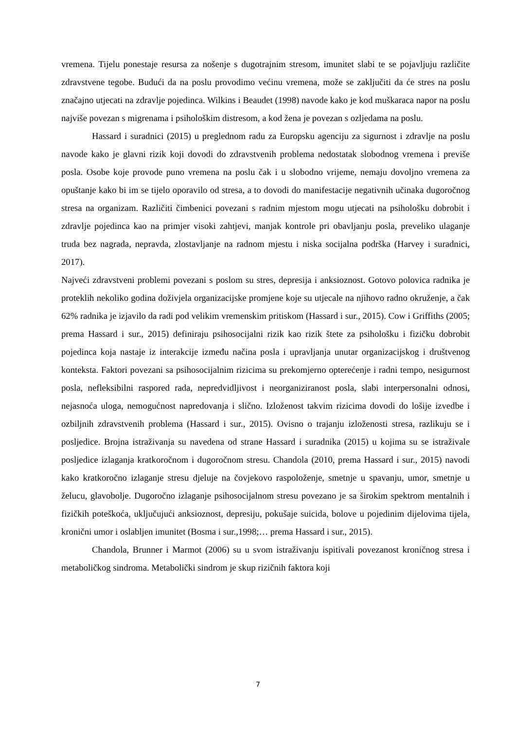vremena. Tijelu ponestaje resursa za nošenje s dugotrajnim stresom, imunitet slabi te se pojavljuju različite zdravstvene tegobe. Budući da na poslu provodimo većinu vremena, može se zaključiti da će stres na poslu značajno utjecati na zdravlje pojedinca. Wilkins i Beaudet (1998) navode kako je kod muškaraca napor na poslu najviše povezan s migrenama i psihološkim distresom, a kod žena je povezan s ozljedama na poslu.
Hassard i suradnici (2015) u preglednom radu za Europsku agenciju za sigurnost i zdravlje na poslu navode kako je glavni rizik koji dovodi do zdravstvenih problema nedostatak slobodnog vremena i previše posla. Osobe koje provode puno vremena na poslu čak i u slobodno vrijeme, nemaju dovoljno vremena za opuštanje kako bi im se tijelo oporavilo od stresa, a to dovodi do manifestacije negativnih učinaka dugoročnog stresa na organizam. Različiti čimbenici povezani s radnim mjestom mogu utjecati na psihološku dobrobit i zdravlje pojedinca kao na primjer visoki zahtjevi, manjak kontrole pri obavljanju posla, preveliko ulaganje truda bez nagrada, nepravda, zlostavljanje na radnom mjestu i niska socijalna podrška (Harvey i suradnici, 2017).
Najveći zdravstveni problemi povezani s poslom su stres, depresija i anksioznost. Gotovo polovica radnika je proteklih nekoliko godina doživjela organizacijske promjene koje su utjecale na njihovo radno okruženje, a čak 62% radnika je izjavilo da radi pod velikim vremenskim pritiskom (Hassard i sur., 2015). Cow i Griffiths (2005; prema Hassard i sur., 2015) definiraju psihosocijalni rizik kao rizik štete za psihološku i fizičku dobrobit pojedinca koja nastaje iz interakcije između načina posla i upravljanja unutar organizacijskog i društvenog konteksta. Faktori povezani sa psihosocijalnim rizicima su prekomjerno opterećenje i radni tempo, nesigurnost posla, nefleksibilni raspored rada, nepredvidljivost i neorganiziranost posla, slabi interpersonalni odnosi, nejasnoća uloga, nemogućnost napredovanja i slično. Izloženost takvim rizicima dovodi do lošije izvedbe i ozbiljnih zdravstvenih problema (Hassard i sur., 2015). Ovisno o trajanju izloženosti stresa, razlikuju se i posljedice. Brojna istraživanja su navedena od strane Hassard i suradnika (2015) u kojima su se istraživale posljedice izlaganja kratkoročnom i dugoročnom stresu. Chandola (2010, prema Hassard i sur., 2015) navodi kako kratkoročno izlaganje stresu djeluje na čovjekovo raspoloženje, smetnje u spavanju, umor, smetnje u želucu, glavobolje. Dugoročno izlaganje psihosocijalnom stresu povezano je sa širokim spektrom mentalnih i fizičkih poteškoća, uključujući anksioznost, depresiju, pokušaje suicida, bolove u pojedinim dijelovima tijela, kronični umor i oslabljen imunitet (Bosma i sur.,1998;… prema Hassard i sur., 2015).
Chandola, Brunner i Marmot (2006) su u svom istraživanju ispitivali povezanost kroničnog stresa i metaboličkog sindroma. Metabolički sindrom je skup rizičnih faktora koji
7